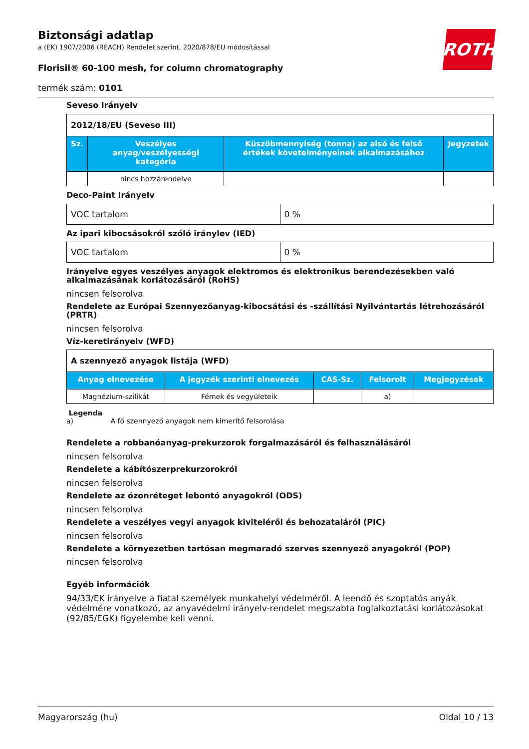ROTH
Biztonsági adatlap
a (EK) 1907/2006 (REACH) Rendelet szerint, 2020/878/EU módosítással
Florisil® 60-100 mesh, for column chromatography
termék szám: 0101
Seveso Irányelv
| 2012/18/EU (Seveso III) | | | |
| Sz. | Veszélyes anyag/veszélyességi kategória | Küszöbmennyiség (tonna) az alsó és felső értékek követelményeinek alkalmazásához | Jegyzetek |
| | nincs hozzárendelve | | |
Deco-Paint Irányelv
| VOC tartalom | 0 % |
Az ipari kibocsásokról szóló iránylev (IED)
| VOC tartalom | 0 % |
Irányelve egyes veszélyes anyagok elektromos és elektronikus berendezésekben való alkalmazásának korlátozásáról (RoHS)
nincsen felsorolva
Rendelete az Európai Szennyezőanyag-kibocsátási és -szállítási Nyilvántartás létrehozásáról (PRTR)
nincsen felsorolva
Víz-keretirányelv (WFD)
| A szennyező anyagok listája (WFD) | | | | |
| Anyag elnevezése | A jegyzék szerinti elnevezés | CAS-Sz. | Felsorolt | Megjegyzések |
| Magnézium-szilikát | Fémek és vegyületeik | | a) | |
Legenda
a) A fő szennyező anyagok nem kimerítő felsorolása
Rendelete a robbanóanyag-prekurzorok forgalmazásáról és felhasználásáról
nincsen felsorolva
Rendelete a kábítószerprekurzorokról
nincsen felsorolva
Rendelete az ózonréteget lebontó anyagokról (ODS)
nincsen felsorolva
Rendelete a veszélyes vegyi anyagok kiviteléről és behozataláról (PIC)
nincsen felsorolva
Rendelete a környezetben tartósan megmaradó szerves szennyező anyagokról (POP)
nincsen felsorolva
Egyéb információk
94/33/EK irányelve a fiatal személyek munkahelyi védelméről. A leendő és szoptatós anyák védelmére vonatkozó, az anyavédelmi irányelv-rendelet megszabta foglalkoztatási korlátozásokat (92/85/EGK) figyelembe kell venni.
Magyarország (hu) Oldal 10 / 13